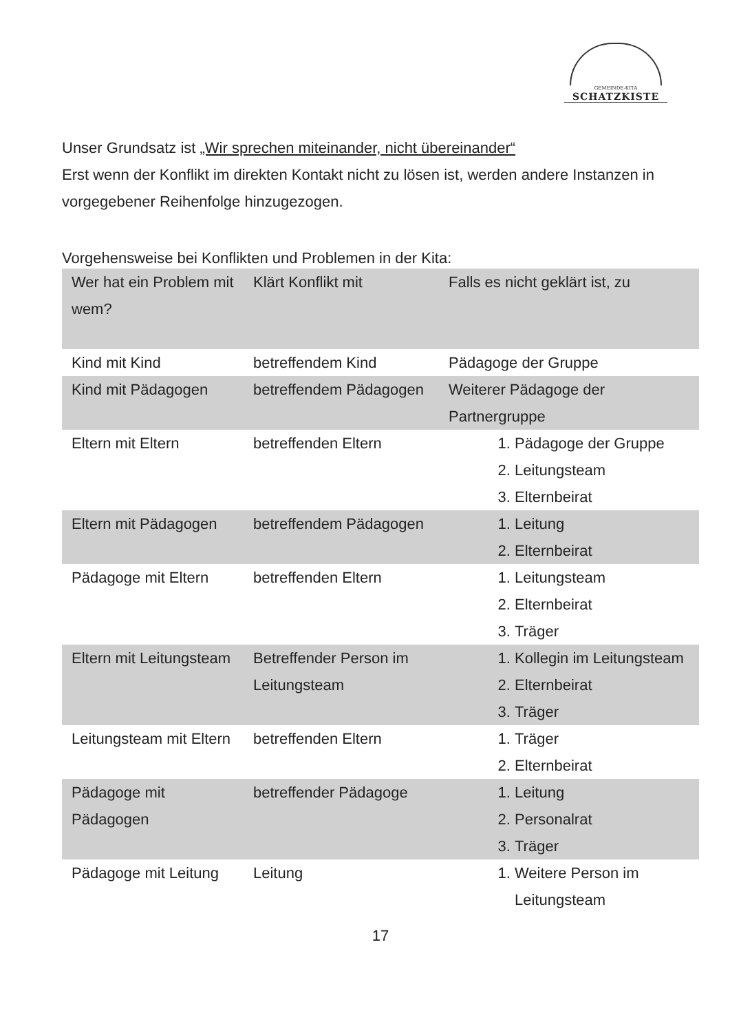GEMEINDE-KITA
SCHATZKISTE
Unser Grundsatz ist „Wir sprechen miteinander, nicht übereinander“
Erst wenn der Konflikt im direkten Kontakt nicht zu lösen ist, werden andere Instanzen in vorgegebener Reihenfolge hinzugezogen.
Vorgehensweise bei Konflikten und Problemen in der Kita:
| Wer hat ein Problem mit wem? | Klärt Konflikt mit | Falls es nicht geklärt ist, zu |
| Kind mit Kind | betreffendem Kind | Pädagoge der Gruppe |
| Kind mit Pädagogen | betreffendem Pädagogen | Weiterer Pädagoge der Partnergruppe |
| Eltern mit Eltern | betreffenden Eltern | 1. Pädagoge der Gruppe 2. Leitungsteam 3. Elternbeirat |
| Eltern mit Pädagogen | betreffendem Pädagogen | 1. Leitung 2. Elternbeirat |
| Pädagoge mit Eltern | betreffenden Eltern | 1. Leitungsteam 2. Elternbeirat 3. Träger |
| Eltern mit Leitungsteam | Betreffender Person im Leitungsteam | 1. Kollegin im Leitungsteam 2. Elternbeirat 3. Träger |
| Leitungsteam mit Eltern | betreffenden Eltern | 1. Träger 2. Elternbeirat |
| Pädagoge mit Pädagogen | betreffender Pädagoge | 1. Leitung 2. Personalrat 3. Träger |
| Pädagoge mit Leitung | Leitung | 1. Weitere Person im Leitungsteam |
17